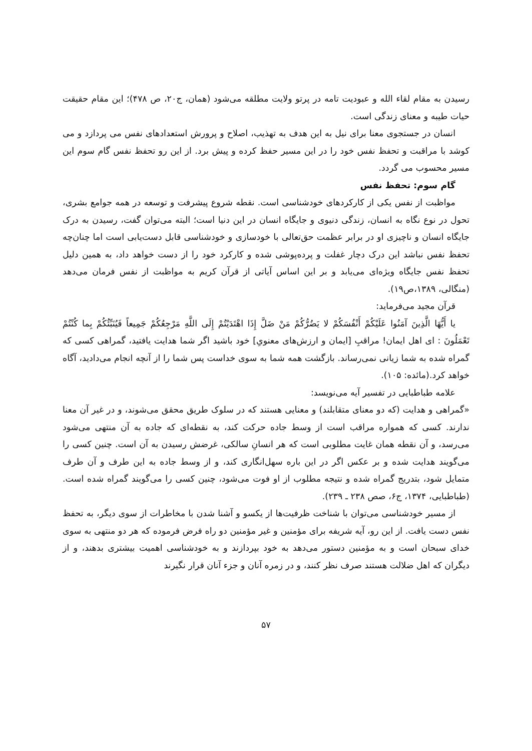رسیدن به مقام لقاء الله و عبودیت تامه در پرتو ولایت مطلقه می‌شود (همان، ج۲۰، ص ۴۷۸)؛ این مقام حقیقت حیات طیبه و معنای زندگی است.
انسان در جستجوی معنا برای نیل به این هدف به تهذیب، اصلاح و پرورش استعدادهای نفس می پردازد و می کوشد با مراقبت و تحفظ نفس خود را در این مسیر حفظ کرده و پیش برد. از این رو تحفظ نفس گام سوم این مسیر محسوب می گردد.
گام سوم: تحفظ نفس
مواظبت از نفس یکی از کارکردهای خودشناسی است. نقطه شروع پیشرفت و توسعه در همه جوامع بشری، تحول در نوع نگاه به انسان، زندگی دنیوی و جایگاه انسان در این دنیا است؛ البته می‌توان گفت، رسیدن به درک جایگاه انسان و ناچیزی او در برابر عظمت حق‌تعالی با خودسازی و خودشناسی قابل دست‌یابی است اما چنان‌چه تحفظ نفس نباشد این درک دچار غفلت و پرده‌پوشی شده و کارکرد خود را از دست خواهد داد، به همین دلیل تحفظ نفس جایگاه ویژه‌ای می‌یابد و بر این اساس آیاتی از قرآن کریم به مواظبت از نفس فرمان می‌دهد (منگالی، ۱۳۸۹،ص۱۹).
قرآن مجید می‌فرماید:
یا أَیُّهَا الَّذِینَ آمَنُوا عَلَیْکُمْ أَنْفُسَکُمْ لا یَضُرُّکُمْ مَنْ ضَلَّ إِذَا اهْتَدَیْتُمْ إِلَی اللَّهِ مَرْجِعُکُمْ جَمِیعاً فَیُنَبِّئُکُمْ بِما کُنْتُمْ تَعْمَلُونَ : ای اهل ایمان! مراقبِ [ایمان و ارزش‌های معنویِ] خود باشید اگر شما هدایت یافتید، گمراهی کسی که گمراه شده به شما زیانی نمی‌رساند. بازگشت همه شما به سوی خداست پس شما را از آنچه انجام می‌دادید، آگاه خواهد کرد.(مائده: ۱۰۵).
علامه طباطبایی در تفسیر آیه می‌نویسد:
«گمراهی و هدایت (که دو معنای متقابلند) و معنایی هستند که در سلوک طریق محقق می‌شوند، و در غیر آن معنا ندارند. کسی که همواره مراقب است از وسط جاده حرکت کند، به نقطه‌ای که جاده به آن منتهی می‌شود می‌رسد، و آن نقطه همان غایت مطلوبی است که هر انسانِ سالکی، غرضش رسیدن به آن است. چنین کسی را می‌گویند هدایت شده و بر عکس اگر در این باره سهل‌انگاری کند، و از وسط جاده به این طرف و آن طرف متمایل شود، بتدریج گمراه شده و نتیجه مطلوب از او فوت می‌شود، چنین کسی را می‌گویند گمراه شده است. (طباطبایی، ۱۳۷۴، ج۶، صص ۲۳۸ ـ ۲۳۹).
از مسیر خودشناسی می‌توان با شناخت ظرفیت‌ها از یکسو و آشنا شدن با مخاطرات از سوی دیگر، به تحفظ نفس دست یافت. از این رو، آیه شریفه برای مؤمنین و غیر مؤمنین دو راه فرض فرموده که هر دو منتهی به سوی خدای سبحان است و به مؤمنین دستور می‌دهد به خود بپردازند و به خودشناسی اهمیت بیشتری بدهند، و از دیگران که اهل ضلالت هستند صرف نظر کنند، و در زمره آنان و جزء آنان قرار نگیرند
۵۷